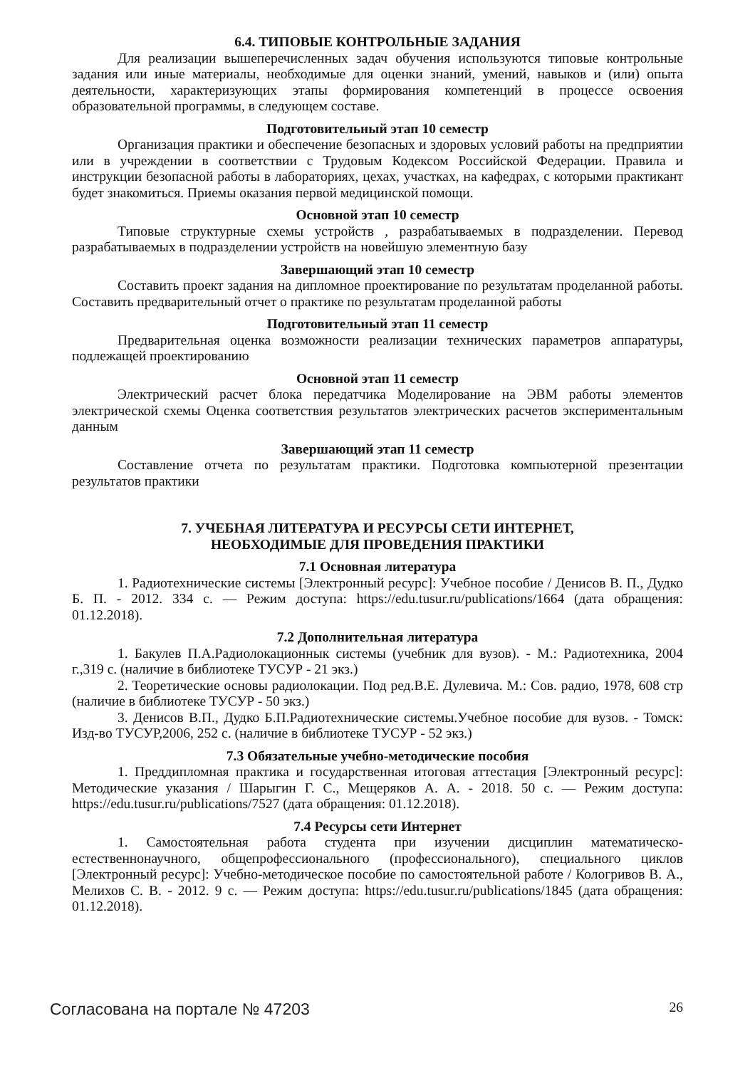6.4. ТИПОВЫЕ КОНТРОЛЬНЫЕ ЗАДАНИЯ
Для реализации вышеперечисленных задач обучения используются типовые контрольные задания или иные материалы, необходимые для оценки знаний, умений, навыков и (или) опыта деятельности, характеризующих этапы формирования компетенций в процессе освоения образовательной программы, в следующем составе.
Подготовительный этап 10 семестр
Организация практики и обеспечение безопасных и здоровых условий работы на предприятии или в учреждении в соответствии с Трудовым Кодексом Российской Федерации. Правила и инструкции безопасной работы в лабораториях, цехах, участках, на кафедрах, с которыми практикант будет знакомиться. Приемы оказания первой медицинской помощи.
Основной этап 10 семестр
Типовые структурные схемы устройств , разрабатываемых в подразделении. Перевод разрабатываемых в подразделении устройств на новейшую элементную базу
Завершающий этап 10 семестр
Составить проект задания на дипломное проектирование по результатам проделанной работы. Составить предварительный отчет о практике по результатам проделанной работы
Подготовительный этап 11 семестр
Предварительная оценка возможности реализации технических параметров аппаратуры, подлежащей проектированию
Основной этап 11 семестр
Электрический расчет блока передатчика Моделирование на ЭВМ работы элементов электрической схемы Оценка соответствия результатов электрических расчетов экспериментальным данным
Завершающий этап 11 семестр
Составление отчета по результатам практики. Подготовка компьютерной презентации результатов практики
7. УЧЕБНАЯ ЛИТЕРАТУРА И РЕСУРСЫ СЕТИ ИНТЕРНЕТ,
НЕОБХОДИМЫЕ ДЛЯ ПРОВЕДЕНИЯ ПРАКТИКИ
7.1 Основная литература
1. Радиотехнические системы [Электронный ресурс]: Учебное пособие / Денисов В. П., Дудко Б. П. - 2012. 334 с. — Режим доступа: https://edu.tusur.ru/publications/1664 (дата обращения: 01.12.2018).
7.2 Дополнительная литература
1. Бакулев П.А.Радиолокационнык системы (учебник для вузов). - М.: Радиотехника, 2004 г.,319 с. (наличие в библиотеке ТУСУР - 21 экз.)
2. Теоретические основы радиолокации. Под ред.В.Е. Дулевича. М.: Сов. радио, 1978, 608 стр (наличие в библиотеке ТУСУР - 50 экз.)
3. Денисов В.П., Дудко Б.П.Радиотехнические системы.Учебное пособие для вузов. - Томск: Изд-во ТУСУР,2006, 252 с. (наличие в библиотеке ТУСУР - 52 экз.)
7.3 Обязательные учебно-методические пособия
1. Преддипломная практика и государственная итоговая аттестация [Электронный ресурс]: Методические указания / Шарыгин Г. С., Мещеряков А. А. - 2018. 50 с. — Режим доступа: https://edu.tusur.ru/publications/7527 (дата обращения: 01.12.2018).
7.4 Ресурсы сети Интернет
1. Самостоятельная работа студента при изучении дисциплин математическо-естественнонаучного, общепрофессионального (профессионального), специального циклов [Электронный ресурс]: Учебно-методическое пособие по самостоятельной работе / Кологривов В. А., Мелихов С. В. - 2012. 9 с. — Режим доступа: https://edu.tusur.ru/publications/1845 (дата обращения: 01.12.2018).
Согласована на портале № 47203 26